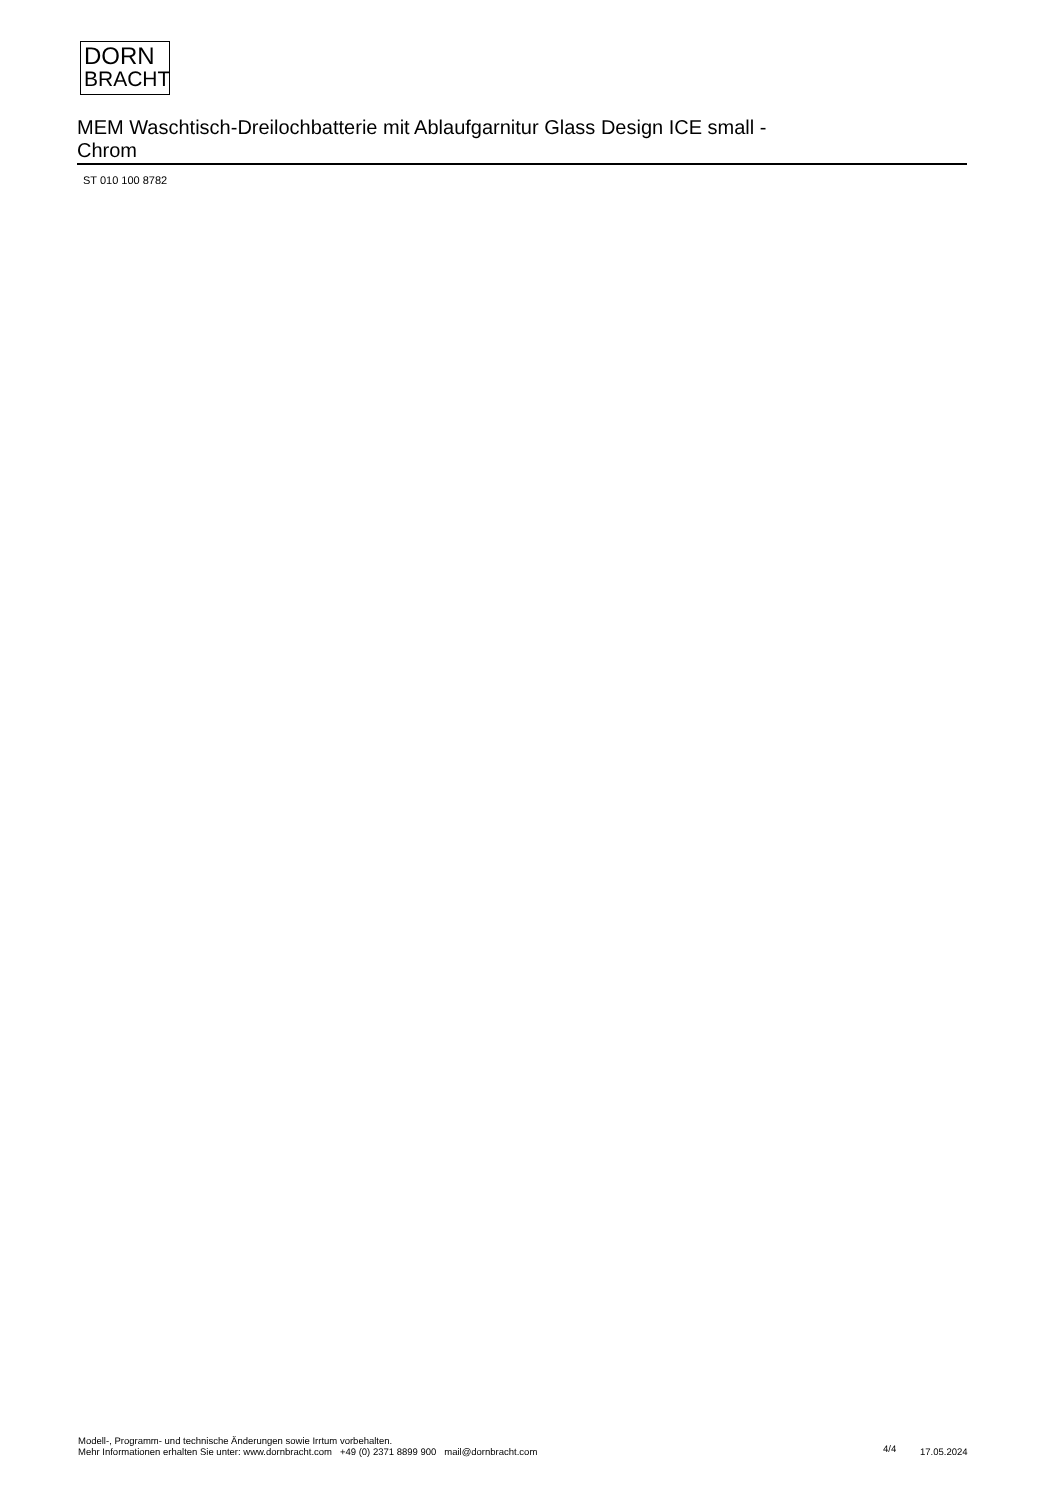DORN
BRACHT
MEM Waschtisch-Dreilochbatterie mit Ablaufgarnitur Glass Design ICE small -
Chrom
ST 010 100 8782
Modell-, Programm- und technische Änderungen sowie Irrtum vorbehalten.
Mehr Informationen erhalten Sie unter: www.dornbracht.com +49 (0) 2371 8899 900 mail@dornbracht.com
4/4 17.05.2024